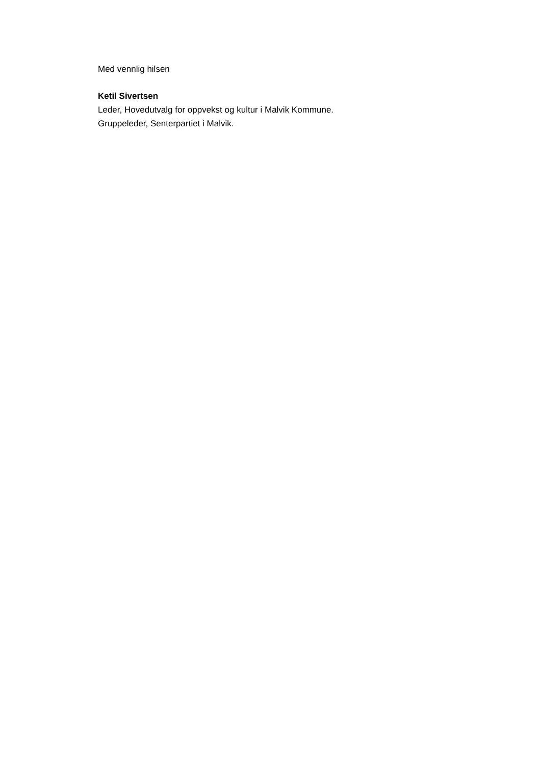Med vennlig hilsen
Ketil Sivertsen
Leder, Hovedutvalg for oppvekst og kultur i Malvik Kommune.
Gruppeleder, Senterpartiet i Malvik.